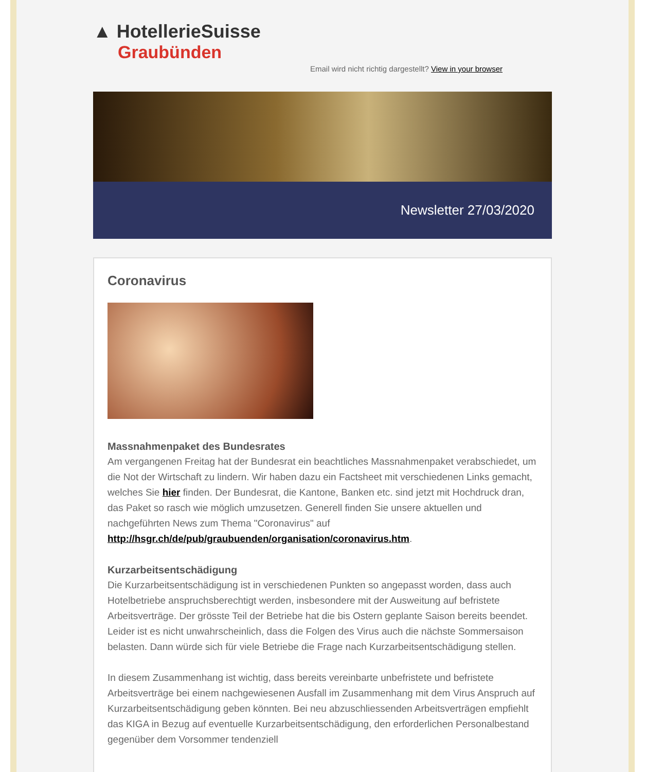▲ HotellerieSuisse
Graubünden
Email wird nicht richtig dargestellt? View in your browser
Newsletter 27/03/2020
Coronavirus
Massnahmenpaket des Bundesrates
Am vergangenen Freitag hat der Bundesrat ein beachtliches Massnahmenpaket verabschiedet, um die Not der Wirtschaft zu lindern. Wir haben dazu ein Factsheet mit verschiedenen Links gemacht, welches Sie hier finden. Der Bundesrat, die Kantone, Banken etc. sind jetzt mit Hochdruck dran, das Paket so rasch wie möglich umzusetzen. Generell finden Sie unsere aktuellen und nachgeführten News zum Thema "Coronavirus" auf http://hsgr.ch/de/pub/graubuenden/organisation/coronavirus.htm.
Kurzarbeitsentschädigung
Die Kurzarbeitsentschädigung ist in verschiedenen Punkten so angepasst worden, dass auch Hotelbetriebe anspruchsberechtigt werden, insbesondere mit der Ausweitung auf befristete Arbeitsverträge. Der grösste Teil der Betriebe hat die bis Ostern geplante Saison bereits beendet. Leider ist es nicht unwahrscheinlich, dass die Folgen des Virus auch die nächste Sommersaison belasten. Dann würde sich für viele Betriebe die Frage nach Kurzarbeitsentschädigung stellen.
In diesem Zusammenhang ist wichtig, dass bereits vereinbarte unbefristete und befristete Arbeitsverträge bei einem nachgewiesenen Ausfall im Zusammenhang mit dem Virus Anspruch auf Kurzarbeitsentschädigung geben könnten. Bei neu abzuschliessenden Arbeitsverträgen empfiehlt das KIGA in Bezug auf eventuelle Kurzarbeitsentschädigung, den erforderlichen Personalbestand gegenüber dem Vorsommer tendenziell